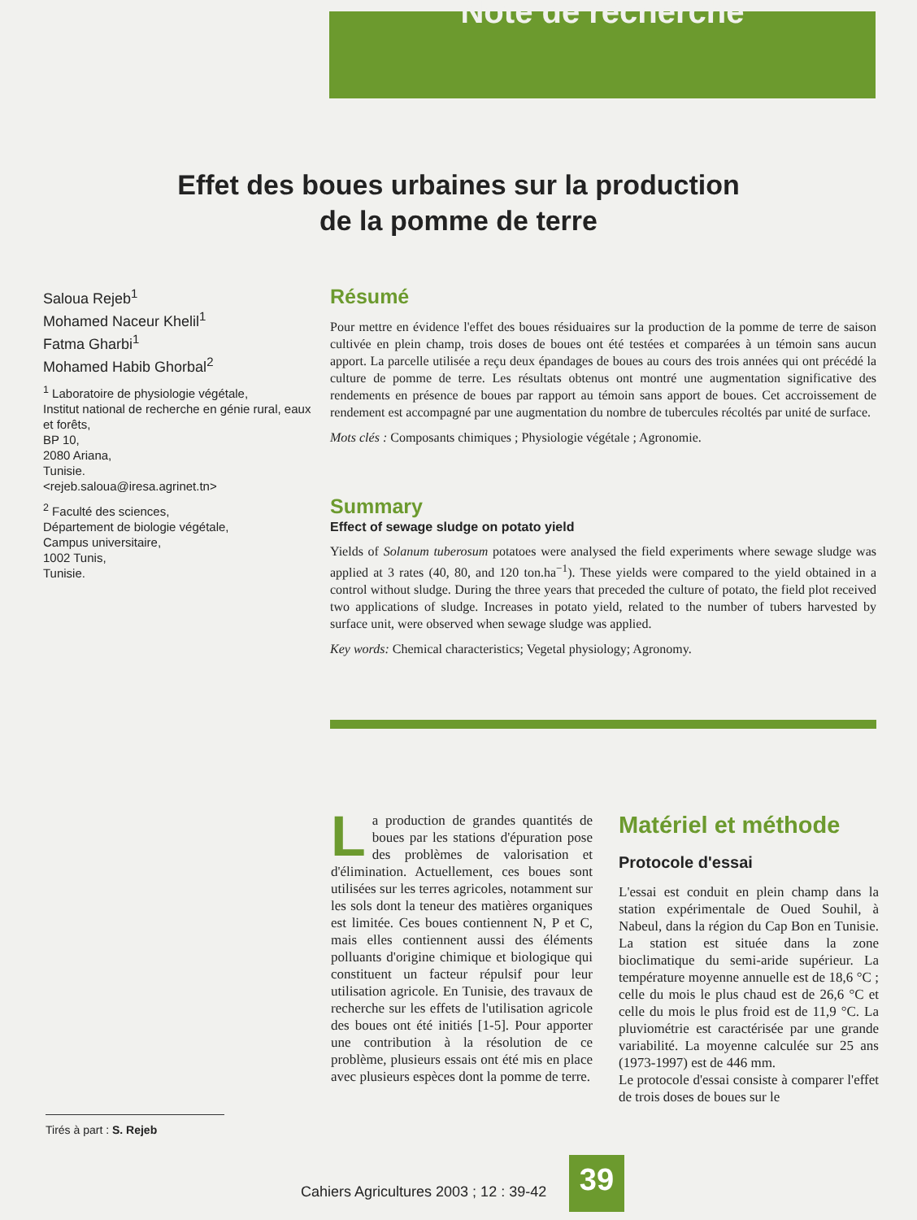Note de recherche
Effet des boues urbaines sur la production
de la pomme de terre
Saloua Rejeb<sup>1</sup>
Mohamed Naceur Khelil<sup>1</sup>
Fatma Gharbi<sup>1</sup>
Mohamed Habib Ghorbal<sup>2</sup>
<sup>1</sup> Laboratoire de physiologie végétale,
Institut national de recherche en génie rural, eaux et forêts,
BP 10,
2080 Ariana,
Tunisie.
<rejeb.saloua@iresa.agrinet.tn>
<sup>2</sup> Faculté des sciences,
Département de biologie végétale,
Campus universitaire,
1002 Tunis,
Tunisie.
Résumé
Pour mettre en évidence l'effet des boues résiduaires sur la production de la pomme de terre de saison cultivée en plein champ, trois doses de boues ont été testées et comparées à un témoin sans aucun apport. La parcelle utilisée a reçu deux épandages de boues au cours des trois années qui ont précédé la culture de pomme de terre. Les résultats obtenus ont montré une augmentation significative des rendements en présence de boues par rapport au témoin sans apport de boues. Cet accroissement de rendement est accompagné par une augmentation du nombre de tubercules récoltés par unité de surface.
Mots clés : Composants chimiques ; Physiologie végétale ; Agronomie.
Summary
Effect of sewage sludge on potato yield
Yields of Solanum tuberosum potatoes were analysed the field experiments where sewage sludge was applied at 3 rates (40, 80, and 120 ton.ha<sup>−1</sup>). These yields were compared to the yield obtained in a control without sludge. During the three years that preceded the culture of potato, the field plot received two applications of sludge. Increases in potato yield, related to the number of tubers harvested by surface unit, were observed when sewage sludge was applied.
Key words: Chemical characteristics; Vegetal physiology; Agronomy.
La production de grandes quantités de boues par les stations d'épuration pose des problèmes de valorisation et d'élimination. Actuellement, ces boues sont utilisées sur les terres agricoles, notamment sur les sols dont la teneur des matières organiques est limitée. Ces boues contiennent N, P et C, mais elles contiennent aussi des éléments polluants d'origine chimique et biologique qui constituent un facteur répulsif pour leur utilisation agricole. En Tunisie, des travaux de recherche sur les effets de l'utilisation agricole des boues ont été initiés [1-5]. Pour apporter une contribution à la résolution de ce problème, plusieurs essais ont été mis en place avec plusieurs espèces dont la pomme de terre.
Matériel et méthode
Protocole d'essai
L'essai est conduit en plein champ dans la station expérimentale de Oued Souhil, à Nabeul, dans la région du Cap Bon en Tunisie. La station est située dans la zone bioclimatique du semi-aride supérieur. La température moyenne annuelle est de 18,6 °C ; celle du mois le plus chaud est de 26,6 °C et celle du mois le plus froid est de 11,9 °C. La pluviométrie est caractérisée par une grande variabilité. La moyenne calculée sur 25 ans (1973-1997) est de 446 mm.
Le protocole d'essai consiste à comparer l'effet de trois doses de boues sur le
Tirés à part : S. Rejeb
Cahiers Agricultures 2003 ; 12 : 39-42
39